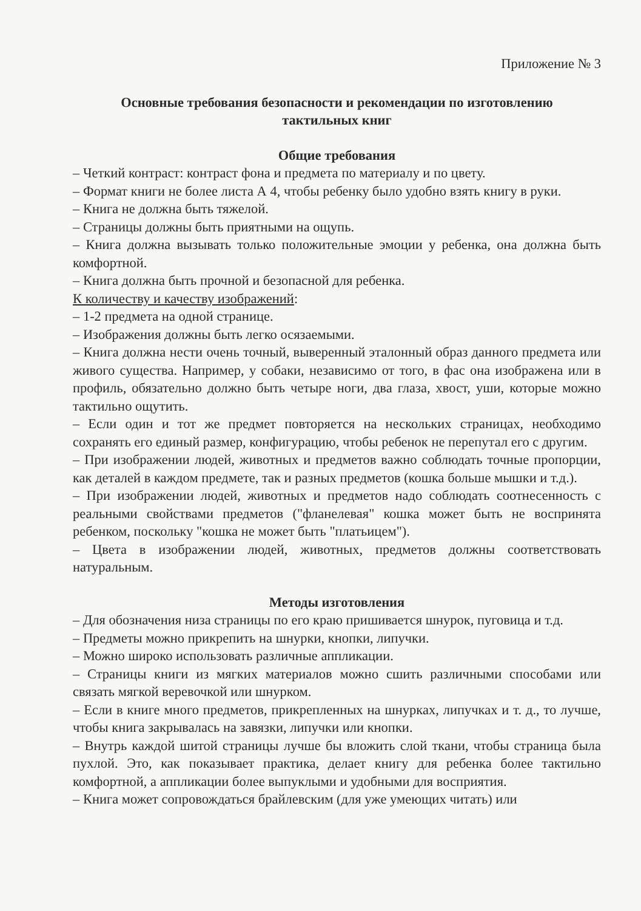Приложение № 3
Основные требования безопасности и рекомендации по изготовлению
тактильных книг
Общие требования
– Четкий контраст: контраст фона и предмета по материалу и по цвету.
– Формат книги не более листа А 4, чтобы ребенку было удобно взять книгу в руки.
– Книга не должна быть тяжелой.
– Страницы должны быть приятными на ощупь.
– Книга должна вызывать только положительные эмоции у ребенка, она должна быть комфортной.
– Книга должна быть прочной и безопасной для ребенка.
К количеству и качеству изображений:
– 1-2 предмета на одной странице.
– Изображения должны быть легко осязаемыми.
– Книга должна нести очень точный, выверенный эталонный образ данного предмета или живого существа. Например, у собаки, независимо от того, в фас она изображена или в профиль, обязательно должно быть четыре ноги, два глаза, хвост, уши, которые можно тактильно ощутить.
– Если один и тот же предмет повторяется на нескольких страницах, необходимо сохранять его единый размер, конфигурацию, чтобы ребенок не перепутал его с другим.
– При изображении людей, животных и предметов важно соблюдать точные пропорции, как деталей в каждом предмете, так и разных предметов (кошка больше мышки и т.д.).
– При изображении людей, животных и предметов надо соблюдать соотнесенность с реальными свойствами предметов ("фланелевая" кошка может быть не воспринята ребенком, поскольку "кошка не может быть "платьицем").
– Цвета в изображении людей, животных, предметов должны соответствовать натуральным.
Методы изготовления
– Для обозначения низа страницы по его краю пришивается шнурок, пуговица и т.д.
– Предметы можно прикрепить на шнурки, кнопки, липучки.
– Можно широко использовать различные аппликации.
– Страницы книги из мягких материалов можно сшить различными способами или связать мягкой веревочкой или шнурком.
– Если в книге много предметов, прикрепленных на шнурках, липучках и т. д., то лучше, чтобы книга закрывалась на завязки, липучки или кнопки.
– Внутрь каждой шитой страницы лучше бы вложить слой ткани, чтобы страница была пухлой. Это, как показывает практика, делает книгу для ребенка более тактильно комфортной, а аппликации более выпуклыми и удобными для восприятия.
– Книга может сопровождаться брайлевским (для уже умеющих читать) или